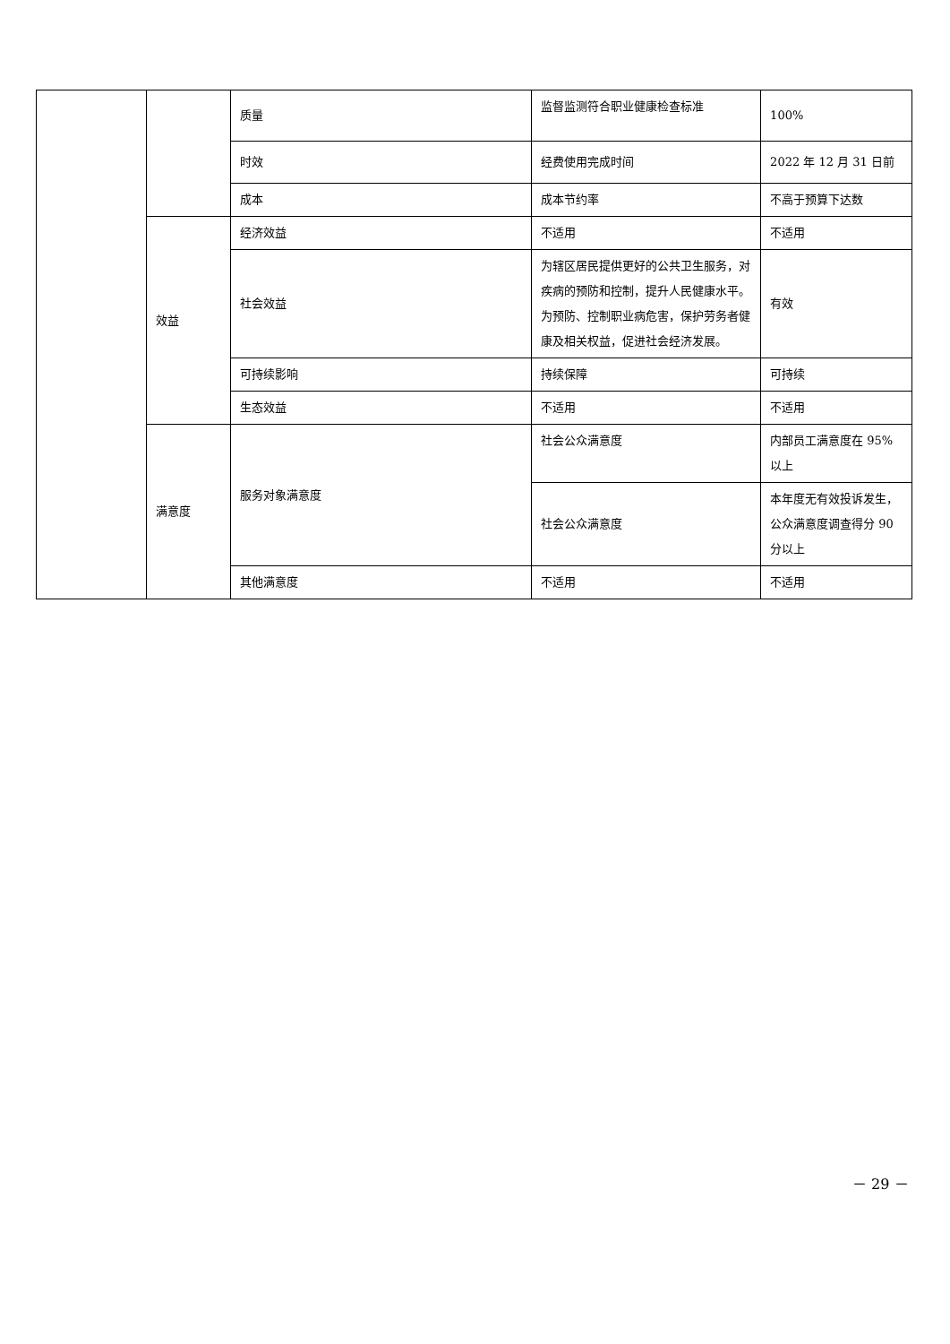| | | 质量 | 监督监测符合职业健康检查标准 | 100% |
| | | 时效 | 经费使用完成时间 | 2022 年 12 月 31 日前 |
| | | 成本 | 成本节约率 | 不高于预算下达数 |
| | 效益 | 经济效益 | 不适用 | 不适用 |
| | | 社会效益 | 为辖区居民提供更好的公共卫生服务，对疾病的预防和控制，提升人民健康水平。为预防、控制职业病危害，保护劳务者健康及相关权益，促进社会经济发展。 | 有效 |
| | | 可持续影响 | 持续保障 | 可持续 |
| | | 生态效益 | 不适用 | 不适用 |
| | 满意度 | 服务对象满意度 | 社会公众满意度 | 内部员工满意度在 95%以上 |
| | | | 社会公众满意度 | 本年度无有效投诉发生，公众满意度调查得分 90 分以上 |
| | | 其他满意度 | 不适用 | 不适用 |
－ 29 －